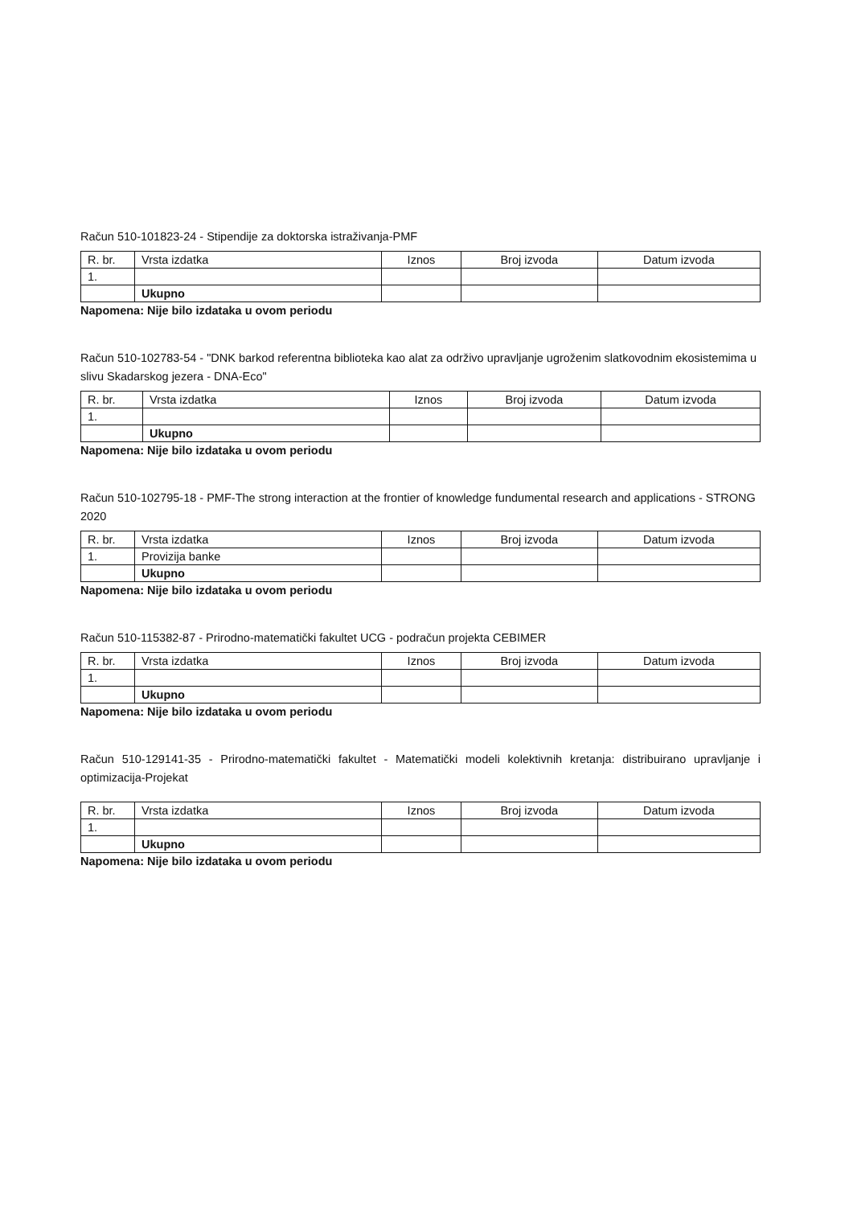Račun 510-101823-24 - Stipendije za doktorska istraživanja-PMF
| R. br. | Vrsta izdatka | Iznos | Broj izvoda | Datum izvoda |
| --- | --- | --- | --- | --- |
| 1. | | | | |
| | Ukupno | | | |
Napomena: Nije bilo izdataka u ovom periodu
Račun 510-102783-54 - "DNK barkod referentna biblioteka kao alat za održivo upravljanje ugroženim slatkovodnim ekosistemima u slivu Skadarskog jezera - DNA-Eco"
| R. br. | Vrsta izdatka | Iznos | Broj izvoda | Datum izvoda |
| --- | --- | --- | --- | --- |
| 1. | | | | |
| | Ukupno | | | |
Napomena: Nije bilo izdataka u ovom periodu
Račun 510-102795-18 - PMF-The strong interaction at the frontier of knowledge fundumental research and applications - STRONG 2020
| R. br. | Vrsta izdatka | Iznos | Broj izvoda | Datum izvoda |
| --- | --- | --- | --- | --- |
| 1. | Provizija banke | | | |
| | Ukupno | | | |
Napomena: Nije bilo izdataka u ovom periodu
Račun 510-115382-87 - Prirodno-matematički fakultet UCG - podračun projekta CEBIMER
| R. br. | Vrsta izdatka | Iznos | Broj izvoda | Datum izvoda |
| --- | --- | --- | --- | --- |
| 1. | | | | |
| | Ukupno | | | |
Napomena: Nije bilo izdataka u ovom periodu
Račun 510-129141-35 - Prirodno-matematički fakultet - Matematički modeli kolektivnih kretanja: distribuirano upravljanje i optimizacija-Projekat
| R. br. | Vrsta izdatka | Iznos | Broj izvoda | Datum izvoda |
| --- | --- | --- | --- | --- |
| 1. | | | | |
| | Ukupno | | | |
Napomena: Nije bilo izdataka u ovom periodu